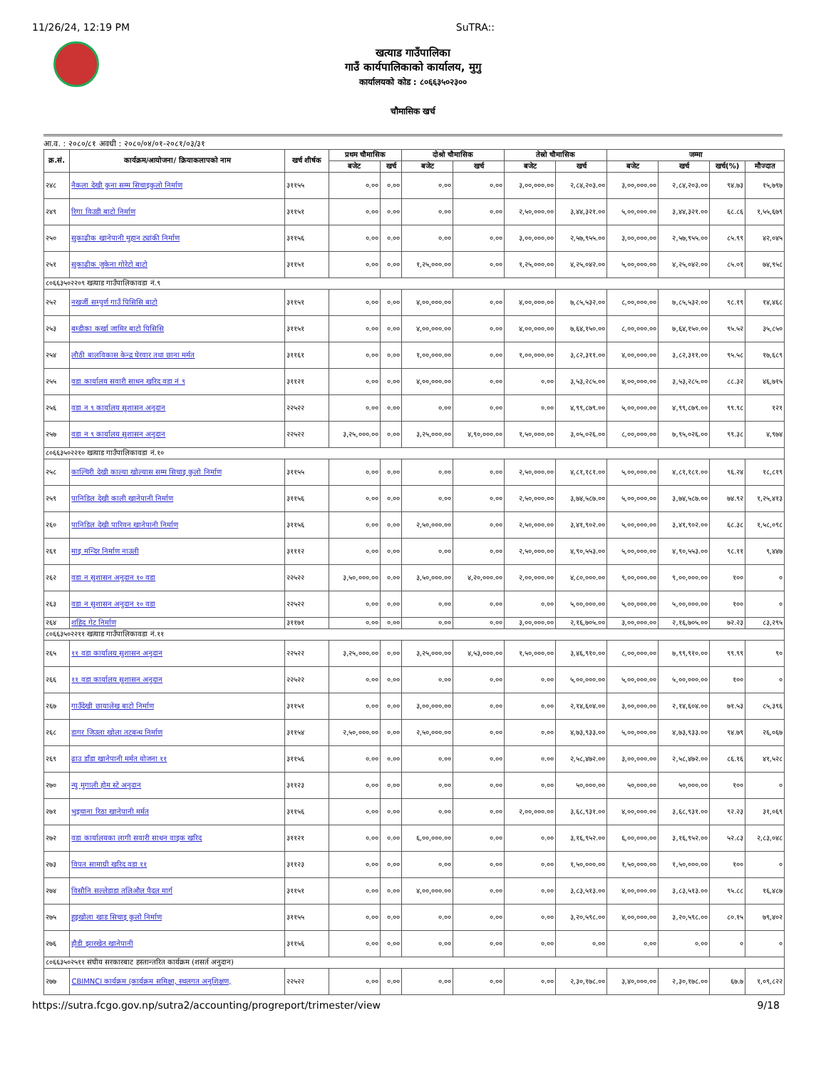11/26/24, 12:19 PM SuTRA::
खत्याड गाउँपालिका
गाउँ कार्यपालिकाको कार्यालय, मुगु
कार्यालयको कोड : ८०६६३५०२३००
चौमासिक खर्च
आ.व. : २०८०/८१ अवधी : २०८०/०४/०१-२०८१/०३/३१
| क्र.सं. | कार्यक्रम/आयोजना/ क्रियाकलापको नाम | खर्च शीर्षक | प्रथम चौमासिक | | दोश्रो चौमासिक | | तेस्रो चौमासिक | | जम्मा | | | |
| --- | --- | --- | --- | --- | --- | --- | --- | --- | --- | --- | --- | --- |
| | | | बजेट | खर्च | बजेट | खर्च | बजेट | खर्च | बजेट | खर्च | खर्च(%) | मौज्दात |
| २४८ | नैकला देखी कुना सम्म सिचाइकुलो निर्माण | ३११५५ | ०.०० | ०.०० | ०.०० | ०.०० | ३,००,०००.०० | २,८४,२०३.०० | ३,००,०००.०० | २,८४,२०३.०० | ९४.७३ | १५,७९७ |
| २४९ | रिगा विउडी बाटो निर्माण | ३११५१ | ०.०० | ०.०० | ०.०० | ०.०० | २,५०,०००.०० | ३,४४,३२१.०० | ५,००,०००.०० | ३,४४,३२१.०० | ६८.८६ | १,५५,६७९ |
| २५० | सुकाढीक खानेपानी मुहान ट्यांकी निर्माण | ३११५६ | ०.०० | ०.०० | ०.०० | ०.०० | ३,००,०००.०० | २,५७,९५५.०० | ३,००,०००.०० | २,५७,९५५.०० | ८५.९९ | ४२,०४५ |
| २५१ | सुकाढीक जुकेना गोरेटो बाटो | ३११५१ | ०.०० | ०.०० | १,२५,०००.०० | ०.०० | १,२५,०००.०० | ४,२५,०४२.०० | ५,००,०००.०० | ४,२५,०४२.०० | ८५.०१ | ७४,९५८ |
| ८०६६३५०२२०९ खत्याड गाउँपालिकावडा नं.९ | | | | | | | | | | | | |
| २५२ | नखर्जी सम्पुर्ण गाउँ पिसिसि बाटो | ३११५१ | ०.०० | ०.०० | ४,००,०००.०० | ०.०० | ४,००,०००.०० | ७,८५,५३२.०० | ८,००,०००.०० | ७,८५,५३२.०० | ९८.१९ | १४,४६८ |
| २५३ | बम्डीका कर्खा जामिर बाटो पिसिसि | ३११५१ | ०.०० | ०.०० | ४,००,०००.०० | ०.०० | ४,००,०००.०० | ७,६४,१५०.०० | ८,००,०००.०० | ७,६४,१५०.०० | ९५.५२ | ३५,८५० |
| २५४ | लौठी बालविकास केन्द्र घेरवार तथा छाना मर्मत | ३११६१ | ०.०० | ०.०० | १,००,०००.०० | ०.०० | १,००,०००.०० | ३,८२,३११.०० | ४,००,०००.०० | ३,८२,३११.०० | ९५.५८ | १७,६८९ |
| २५५ | वडा कार्यालय सवारी साधन खरिद वडा नं ९ | ३११२१ | ०.०० | ०.०० | ४,००,०००.०० | ०.०० | ०.०० | ३,५३,२८५.०० | ४,००,०००.०० | ३,५३,२८५.०० | ८८.३२ | ४६,७१५ |
| २५६ | वडा न ९ कार्यालय सुशासन अनुदान | २२५२२ | ०.०० | ०.०० | ०.०० | ०.०० | ०.०० | ४,९९,८७९.०० | ५,००,०००.०० | ४,९९,८७९.०० | ९९.९८ | १२१ |
| २५७ | वडा न ९ कार्यालय सुशासन अनुदान | २२५२२ | ३,२५,०००.०० | ०.०० | ३,२५,०००.०० | ४,९०,०००.०० | १,५०,०००.०० | ३,०५,०२६.०० | ८,००,०००.०० | ७,९५,०२६.०० | ९९.३८ | ४,९७४ |
| ८०६६३५०२२१० खत्याड गाउँपालिकावडा नं.१० | | | | | | | | | | | | |
| २५८ | काल्चिरी देखी काल्या खोल्यास सम्म सिचाइ कुलो निर्माण | ३११५५ | ०.०० | ०.०० | ०.०० | ०.०० | २,५०,०००.०० | ४,८१,१८१.०० | ५,००,०००.०० | ४,८१,१८१.०० | ९६.२४ | १८,८१९ |
| २५९ | पानिडिल देखी काली खानेपानी निर्माण | ३११५६ | ०.०० | ०.०० | ०.०० | ०.०० | २,५०,०००.०० | ३,७४,५८७.०० | ५,००,०००.०० | ३,७४,५८७.०० | ७४.९२ | १,२५,४१३ |
| २६० | पानिडिल देखी पारिवन खानेपानी निर्माण | ३११५६ | ०.०० | ०.०० | २,५०,०००.०० | ०.०० | २,५०,०००.०० | ३,४१,९०२.०० | ५,००,०००.०० | ३,४१,९०२.०० | ६८.३८ | १,५८,०९८ |
| २६१ | माइ मन्दिर निर्माण नाउली | ३१११२ | ०.०० | ०.०० | ०.०० | ०.०० | २,५०,०००.०० | ४,९०,५५३.०० | ५,००,०००.०० | ४,९०,५५३.०० | ९८.११ | ९,४४७ |
| २६२ | वडा न सुशासन अनुदान १० वडा | २२५२२ | ३,५०,०००.०० | ०.०० | ३,५०,०००.०० | ४,२०,०००.०० | २,००,०००.०० | ४,८०,०००.०० | ९,००,०००.०० | ९,००,०००.०० | १०० | ० |
| २६३ | वडा न सुशासन अनुदान १० वडा | २२५२२ | ०.०० | ०.०० | ०.०० | ०.०० | ०.०० | ५,००,०००.०० | ५,००,०००.०० | ५,००,०००.०० | १०० | ० |
| २६४ | शहिद गेट निर्माण | ३११७१ | ०.०० | ०.०० | ०.०० | ०.०० | ३,००,०००.०० | २,१६,७०५.०० | ३,००,०००.०० | २,१६,७०५.०० | ७२.२३ | ८३,२९५ |
| ८०६६३५०२२११ खत्याड गाउँपालिकावडा नं.११ | | | | | | | | | | | | |
| २६५ | ११ वडा कार्यालय सुशासन अनुदान | २२५२२ | ३,२५,०००.०० | ०.०० | ३,२५,०००.०० | ४,५३,०००.०० | १,५०,०००.०० | ३,४६,९१०.०० | ८,००,०००.०० | ७,९९,९१०.०० | ९९.९९ | ९० |
| २६६ | ११ वडा कार्यालय सुशासन अनुदान | २२५२२ | ०.०० | ०.०० | ०.०० | ०.०० | ०.०० | ५,००,०००.०० | ५,००,०००.०० | ५,००,०००.०० | १०० | ० |
| २६७ | गाउँदेखी छायालेख बाटो निर्माण | ३११५१ | ०.०० | ०.०० | ३,००,०००.०० | ०.०० | ०.०० | २,१४,६०४.०० | ३,००,०००.०० | २,१४,६०४.०० | ७१.५३ | ८५,३९६ |
| २६८ | डागर जिउला खोला तटबन्ध निर्माण | ३११५४ | २,५०,०००.०० | ०.०० | २,५०,०००.०० | ०.०० | ०.०० | ४,७३,९३३.०० | ५,००,०००.०० | ४,७३,९३३.०० | ९४.७९ | २६,०६७ |
| २६९ | ढाउ डाँडा खानेपानी मर्मत योजना ११ | ३११५६ | ०.०० | ०.०० | ०.०० | ०.०० | ०.०० | २,५८,४७२.०० | ३,००,०००.०० | २,५८,४७२.०० | ८६.१६ | ४१,५२८ |
| २७० | न्यु मुगाली होम स्टे अनुदान | ३११२३ | ०.०० | ०.०० | ०.०० | ०.०० | ०.०० | ५०,०००.०० | ५०,०००.०० | ५०,०००.०० | १०० | ० |
| २७१ | भुइचाना रिठा खानेपानी मर्मत | ३११५६ | ०.०० | ०.०० | ०.०० | ०.०० | २,००,०००.०० | ३,६८,९३१.०० | ४,००,०००.०० | ३,६८,९३१.०० | ९२.२३ | ३१,०६९ |
| २७२ | वडा कार्यालयका लागी सवारी साधन वाइक खरिद | ३११२१ | ०.०० | ०.०० | ६,००,०००.०० | ०.०० | ०.०० | ३,१६,९५२.०० | ६,००,०००.०० | ३,१६,९५२.०० | ५२.८३ | २,८३,०४८ |
| २७३ | विपत सामाग्री खरिद वडा ११ | ३११२३ | ०.०० | ०.०० | ०.०० | ०.०० | ०.०० | १,५०,०००.०० | १,५०,०००.०० | १,५०,०००.०० | १०० | ० |
| २७४ | विसौनि सल्लेडाडा तलिऔल पैदल मार्ग | ३११५१ | ०.०० | ०.०० | ४,००,०००.०० | ०.०० | ०.०० | ३,८३,५१३.०० | ४,००,०००.०० | ३,८३,५१३.०० | ९५.८८ | १६,४८७ |
| २७५ | हुइखोला खाड सिचाइ कुलो निर्माण | ३११५५ | ०.०० | ०.०० | ०.०० | ०.०० | ०.०० | ३,२०,५९८.०० | ४,००,०००.०० | ३,२०,५९८.०० | ८०.१५ | ७९,४०२ |
| २७६ | हौडी झारखेत खानेपानी | ३११५६ | ०.०० | ०.०० | ०.०० | ०.०० | ०.०० | ०.०० | ०.०० | ०.०० | ० | ० |
| ८०६६३५०२५११ संघीय सरकारबाट हस्तान्तरित कार्यक्रम (शसर्त अनुदान) | | | | | | | | | | | | |
| २७७ | CBIMNCI कार्यक्रम (कार्यक्रम समिक्षा, स्थलगत अनुशिक्षण, | २२५२२ | ०.०० | ०.०० | ०.०० | ०.०० | ०.०० | २,३०,१७८.०० | ३,४०,०००.०० | २,३०,१७८.०० | ६७.७ | १,०९,८२२ |
https://sutra.fcgo.gov.np/sutra2/accounting/progreport/trimester/view 9/18